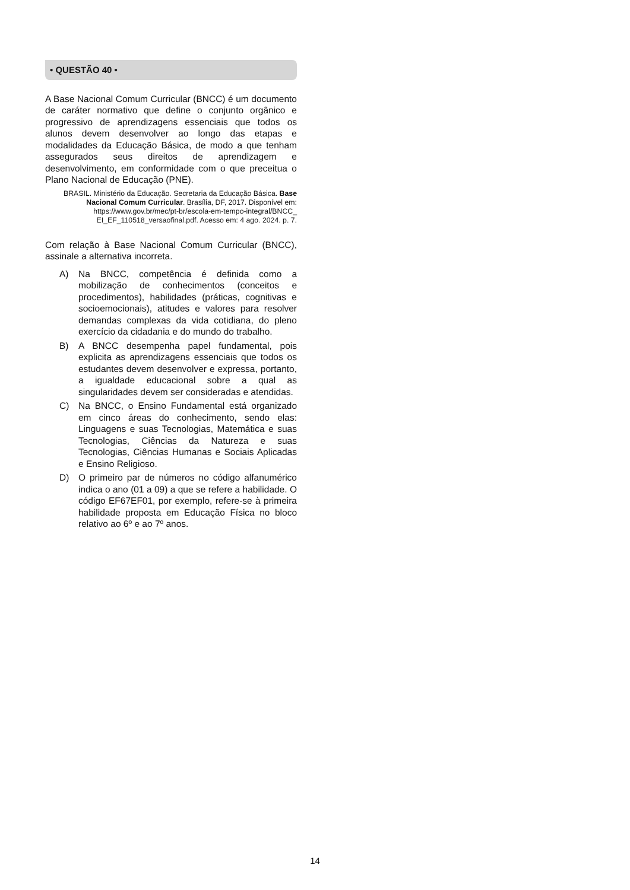• QUESTÃO 40 •
A Base Nacional Comum Curricular (BNCC) é um documento de caráter normativo que define o conjunto orgânico e progressivo de aprendizagens essenciais que todos os alunos devem desenvolver ao longo das etapas e modalidades da Educação Básica, de modo a que tenham assegurados seus direitos de aprendizagem e desenvolvimento, em conformidade com o que preceitua o Plano Nacional de Educação (PNE).
BRASIL. Ministério da Educação. Secretaria da Educação Básica. Base Nacional Comum Curricular. Brasília, DF, 2017. Disponível em: https://www.gov.br/mec/pt-br/escola-em-tempo-integral/BNCC_ EI_EF_110518_versaofinal.pdf. Acesso em: 4 ago. 2024. p. 7.
Com relação à Base Nacional Comum Curricular (BNCC), assinale a alternativa incorreta.
A) Na BNCC, competência é definida como a mobilização de conhecimentos (conceitos e procedimentos), habilidades (práticas, cognitivas e socioemocionais), atitudes e valores para resolver demandas complexas da vida cotidiana, do pleno exercício da cidadania e do mundo do trabalho.
B) A BNCC desempenha papel fundamental, pois explicita as aprendizagens essenciais que todos os estudantes devem desenvolver e expressa, portanto, a igualdade educacional sobre a qual as singularidades devem ser consideradas e atendidas.
C) Na BNCC, o Ensino Fundamental está organizado em cinco áreas do conhecimento, sendo elas: Linguagens e suas Tecnologias, Matemática e suas Tecnologias, Ciências da Natureza e suas Tecnologias, Ciências Humanas e Sociais Aplicadas e Ensino Religioso.
D) O primeiro par de números no código alfanumérico indica o ano (01 a 09) a que se refere a habilidade. O código EF67EF01, por exemplo, refere-se à primeira habilidade proposta em Educação Física no bloco relativo ao 6º e ao 7º anos.
14